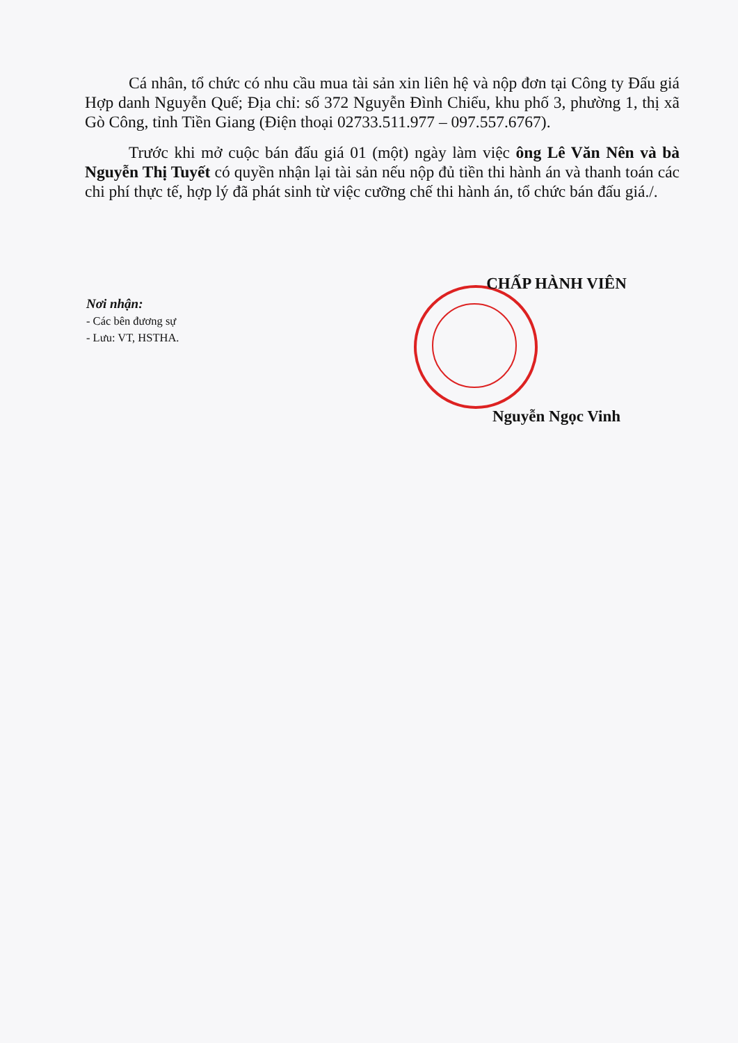Cá nhân, tổ chức có nhu cầu mua tài sản xin liên hệ và nộp đơn tại Công ty Đấu giá Hợp danh Nguyễn Quế; Địa chỉ: số 372 Nguyễn Đình Chiểu, khu phố 3, phường 1, thị xã Gò Công, tỉnh Tiền Giang (Điện thoại 02733.511.977 – 097.557.6767).
Trước khi mở cuộc bán đấu giá 01 (một) ngày làm việc ông Lê Văn Nên và bà Nguyễn Thị Tuyết có quyền nhận lại tài sản nếu nộp đủ tiền thi hành án và thanh toán các chi phí thực tế, hợp lý đã phát sinh từ việc cưỡng chế thi hành án, tổ chức bán đấu giá./.
Nơi nhận:
- Các bên đương sự
- Lưu: VT, HSTHA.
CHẤP HÀNH VIÊN
Nguyễn Ngọc Vinh